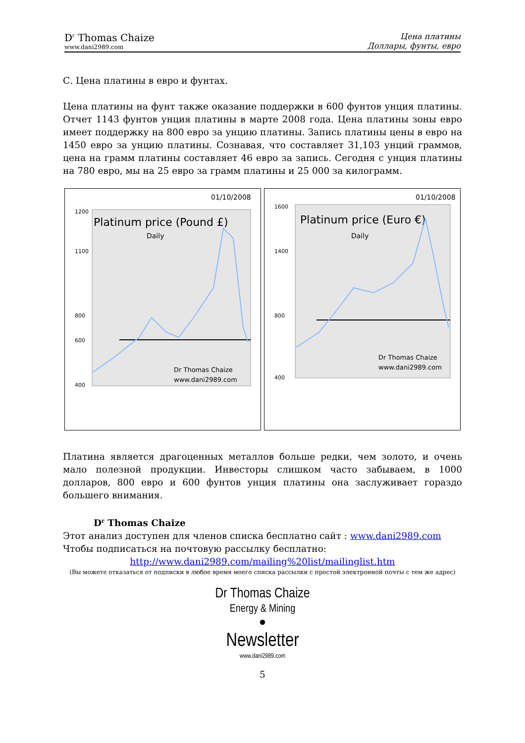D<sup>r</sup> Thomas Chaize
www.dani2989.com
Цена платины
Доллары, фунты, евро
С. Цена платины в евро и фунтах.
Цена платины на фунт также оказание поддержки в 600 фунтов унция платины. Отчет 1143 фунтов унция платины в марте 2008 года. Цена платины зоны евро имеет поддержку на 800 евро за унцию платины. Запись платины цены в евро на 1450 евро за унцию платины. Сознавая, что составляет 31,103 унций граммов, цена на грамм платины составляет 46 евро за запись. Сегодня с унция платины на 780 евро, мы на 25 евро за грамм платины и 25 000 за килограмм.
01/10/2008
Platinum price (Pound £)
Daily
Dr Thomas Chaize
www.dani2989.com
1200
1100
800
600
400
01/10/2008
Platinum price (Euro €)
Daily
Dr Thomas Chaize
www.dani2989.com
1600
1400
800
400
Платина является драгоценных металлов больше редки, чем золото, и очень мало полезной продукции. Инвесторы слишком часто забываем, в 1000 долларов, 800 евро и 600 фунтов унция платины она заслуживает гораздо большего внимания.
D<sup>r</sup> Thomas Chaize
Этот анализ доступен для членов списка бесплатно сайт : www.dani2989.com
Чтобы подписаться на почтовую рассылку бесплатно:
http://www.dani2989.com/mailing%20list/mailinglist.htm
(Вы можете отказаться от подписки в любое время моего списка рассылки с простой электронной почты с тем же адрес)
Dr Thomas Chaize
Energy & Mining
●
Newsletter
www.dani2989.com
5